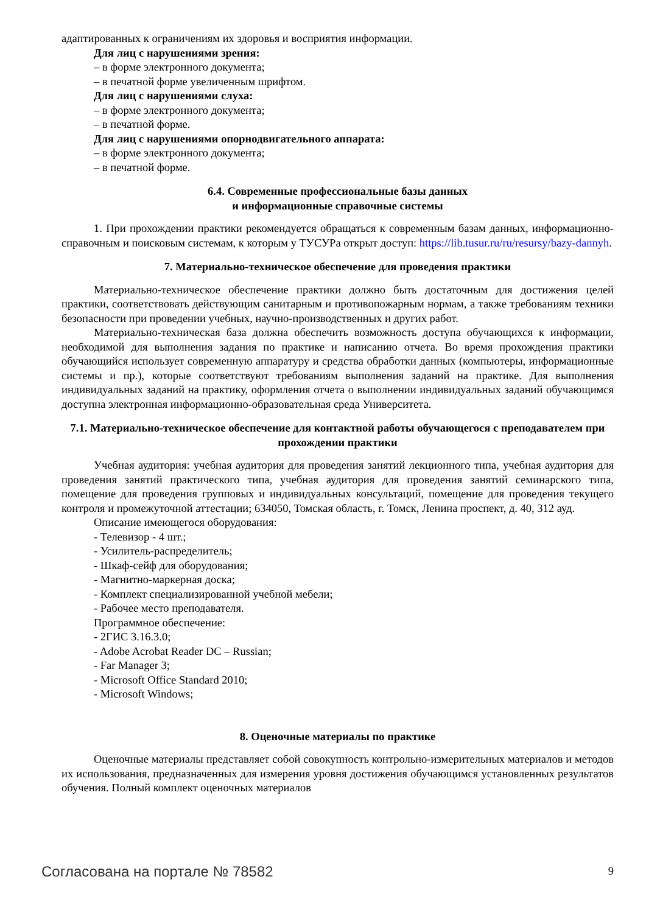адаптированных к ограничениям их здоровья и восприятия информации.
Для лиц с нарушениями зрения:
– в форме электронного документа;
– в печатной форме увеличенным шрифтом.
Для лиц с нарушениями слуха:
– в форме электронного документа;
– в печатной форме.
Для лиц с нарушениями опорнодвигательного аппарата:
– в форме электронного документа;
– в печатной форме.
6.4. Современные профессиональные базы данных
и информационные справочные системы
1. При прохождении практики рекомендуется обращаться к современным базам данных, информационно-справочным и поисковым системам, к которым у ТУСУРа открыт доступ: https://lib.tusur.ru/ru/resursy/bazy-dannyh.
7. Материально-техническое обеспечение для проведения практики
Материально-техническое обеспечение практики должно быть достаточным для достижения целей практики, соответствовать действующим санитарным и противопожарным нормам, а также требованиям техники безопасности при проведении учебных, научно-производственных и других работ.
Материально-техническая база должна обеспечить возможность доступа обучающихся к информации, необходимой для выполнения задания по практике и написанию отчета. Во время прохождения практики обучающийся использует современную аппаратуру и средства обработки данных (компьютеры, информационные системы и пр.), которые соответствуют требованиям выполнения заданий на практике. Для выполнения индивидуальных заданий на практику, оформления отчета о выполнении индивидуальных заданий обучающимся доступна электронная информационно-образовательная среда Университета.
7.1. Материально-техническое обеспечение для контактной работы обучающегося с преподавателем при прохождении практики
Учебная аудитория: учебная аудитория для проведения занятий лекционного типа, учебная аудитория для проведения занятий практического типа, учебная аудитория для проведения занятий семинарского типа, помещение для проведения групповых и индивидуальных консультаций, помещение для проведения текущего контроля и промежуточной аттестации; 634050, Томская область, г. Томск, Ленина проспект, д. 40, 312 ауд.
Описание имеющегося оборудования:
- Телевизор - 4 шт.;
- Усилитель-распределитель;
- Шкаф-сейф для оборудования;
- Магнитно-маркерная доска;
- Комплект специализированной учебной мебели;
- Рабочее место преподавателя.
Программное обеспечение:
- 2ГИС 3.16.3.0;
- Adobe Acrobat Reader DC – Russian;
- Far Manager 3;
- Microsoft Office Standard 2010;
- Microsoft Windows;
8. Оценочные материалы по практике
Оценочные материалы представляет собой совокупность контрольно-измерительных материалов и методов их использования, предназначенных для измерения уровня достижения обучающимся установленных результатов обучения. Полный комплект оценочных материалов
Согласована на портале № 78582 9